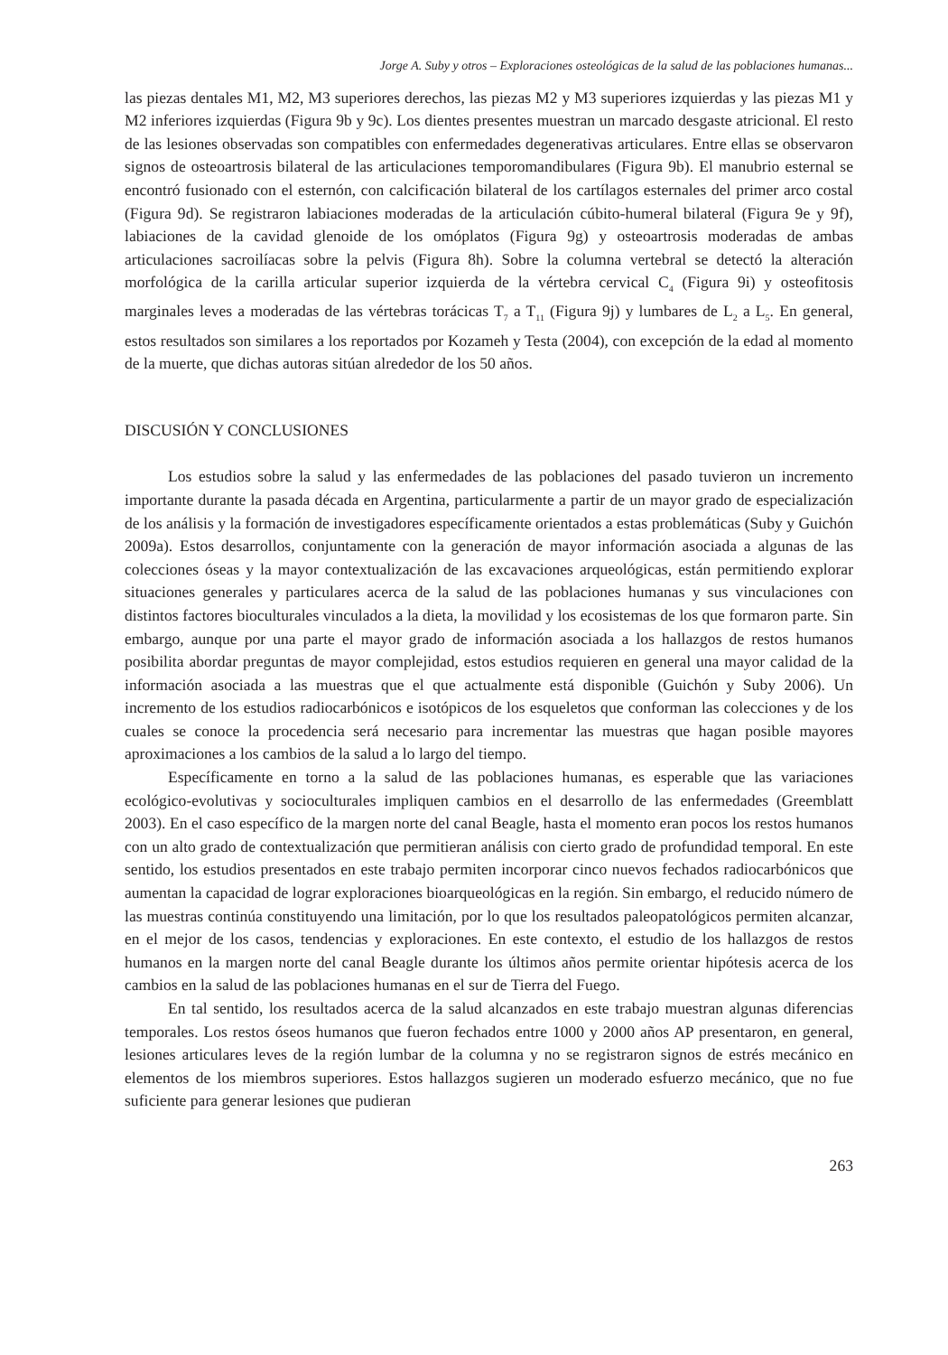Jorge A. Suby y otros – Exploraciones osteológicas de la salud de las poblaciones humanas...
las piezas dentales M1, M2, M3 superiores derechos, las piezas M2 y M3 superiores izquierdas y las piezas M1 y M2 inferiores izquierdas (Figura 9b y 9c). Los dientes presentes muestran un marcado desgaste atricional. El resto de las lesiones observadas son compatibles con enfermedades degenerativas articulares. Entre ellas se observaron signos de osteoartrosis bilateral de las articulaciones temporomandibulares (Figura 9b). El manubrio esternal se encontró fusionado con el esternón, con calcificación bilateral de los cartílagos esternales del primer arco costal (Figura 9d). Se registraron labiaciones moderadas de la articulación cúbito-humeral bilateral (Figura 9e y 9f), labiaciones de la cavidad glenoide de los omóplatos (Figura 9g) y osteoartrosis moderadas de ambas articulaciones sacroilíacas sobre la pelvis (Figura 8h). Sobre la columna vertebral se detectó la alteración morfológica de la carilla articular superior izquierda de la vértebra cervical C<sub>4</sub> (Figura 9i) y osteofitosis marginales leves a moderadas de las vértebras torácicas T<sub>7</sub> a T<sub>11</sub> (Figura 9j) y lumbares de L<sub>2</sub> a L<sub>5</sub>. En general, estos resultados son similares a los reportados por Kozameh y Testa (2004), con excepción de la edad al momento de la muerte, que dichas autoras sitúan alrededor de los 50 años.
DISCUSIÓN Y CONCLUSIONES
Los estudios sobre la salud y las enfermedades de las poblaciones del pasado tuvieron un incremento importante durante la pasada década en Argentina, particularmente a partir de un mayor grado de especialización de los análisis y la formación de investigadores específicamente orientados a estas problemáticas (Suby y Guichón 2009a). Estos desarrollos, conjuntamente con la generación de mayor información asociada a algunas de las colecciones óseas y la mayor contextualización de las excavaciones arqueológicas, están permitiendo explorar situaciones generales y particulares acerca de la salud de las poblaciones humanas y sus vinculaciones con distintos factores bioculturales vinculados a la dieta, la movilidad y los ecosistemas de los que formaron parte. Sin embargo, aunque por una parte el mayor grado de información asociada a los hallazgos de restos humanos posibilita abordar preguntas de mayor complejidad, estos estudios requieren en general una mayor calidad de la información asociada a las muestras que el que actualmente está disponible (Guichón y Suby 2006). Un incremento de los estudios radiocarbónicos e isotópicos de los esqueletos que conforman las colecciones y de los cuales se conoce la procedencia será necesario para incrementar las muestras que hagan posible mayores aproximaciones a los cambios de la salud a lo largo del tiempo.
Específicamente en torno a la salud de las poblaciones humanas, es esperable que las variaciones ecológico-evolutivas y socioculturales impliquen cambios en el desarrollo de las enfermedades (Greemblatt 2003). En el caso específico de la margen norte del canal Beagle, hasta el momento eran pocos los restos humanos con un alto grado de contextualización que permitieran análisis con cierto grado de profundidad temporal. En este sentido, los estudios presentados en este trabajo permiten incorporar cinco nuevos fechados radiocarbónicos que aumentan la capacidad de lograr exploraciones bioarqueológicas en la región. Sin embargo, el reducido número de las muestras continúa constituyendo una limitación, por lo que los resultados paleopatológicos permiten alcanzar, en el mejor de los casos, tendencias y exploraciones. En este contexto, el estudio de los hallazgos de restos humanos en la margen norte del canal Beagle durante los últimos años permite orientar hipótesis acerca de los cambios en la salud de las poblaciones humanas en el sur de Tierra del Fuego.
En tal sentido, los resultados acerca de la salud alcanzados en este trabajo muestran algunas diferencias temporales. Los restos óseos humanos que fueron fechados entre 1000 y 2000 años AP presentaron, en general, lesiones articulares leves de la región lumbar de la columna y no se registraron signos de estrés mecánico en elementos de los miembros superiores. Estos hallazgos sugieren un moderado esfuerzo mecánico, que no fue suficiente para generar lesiones que pudieran
263